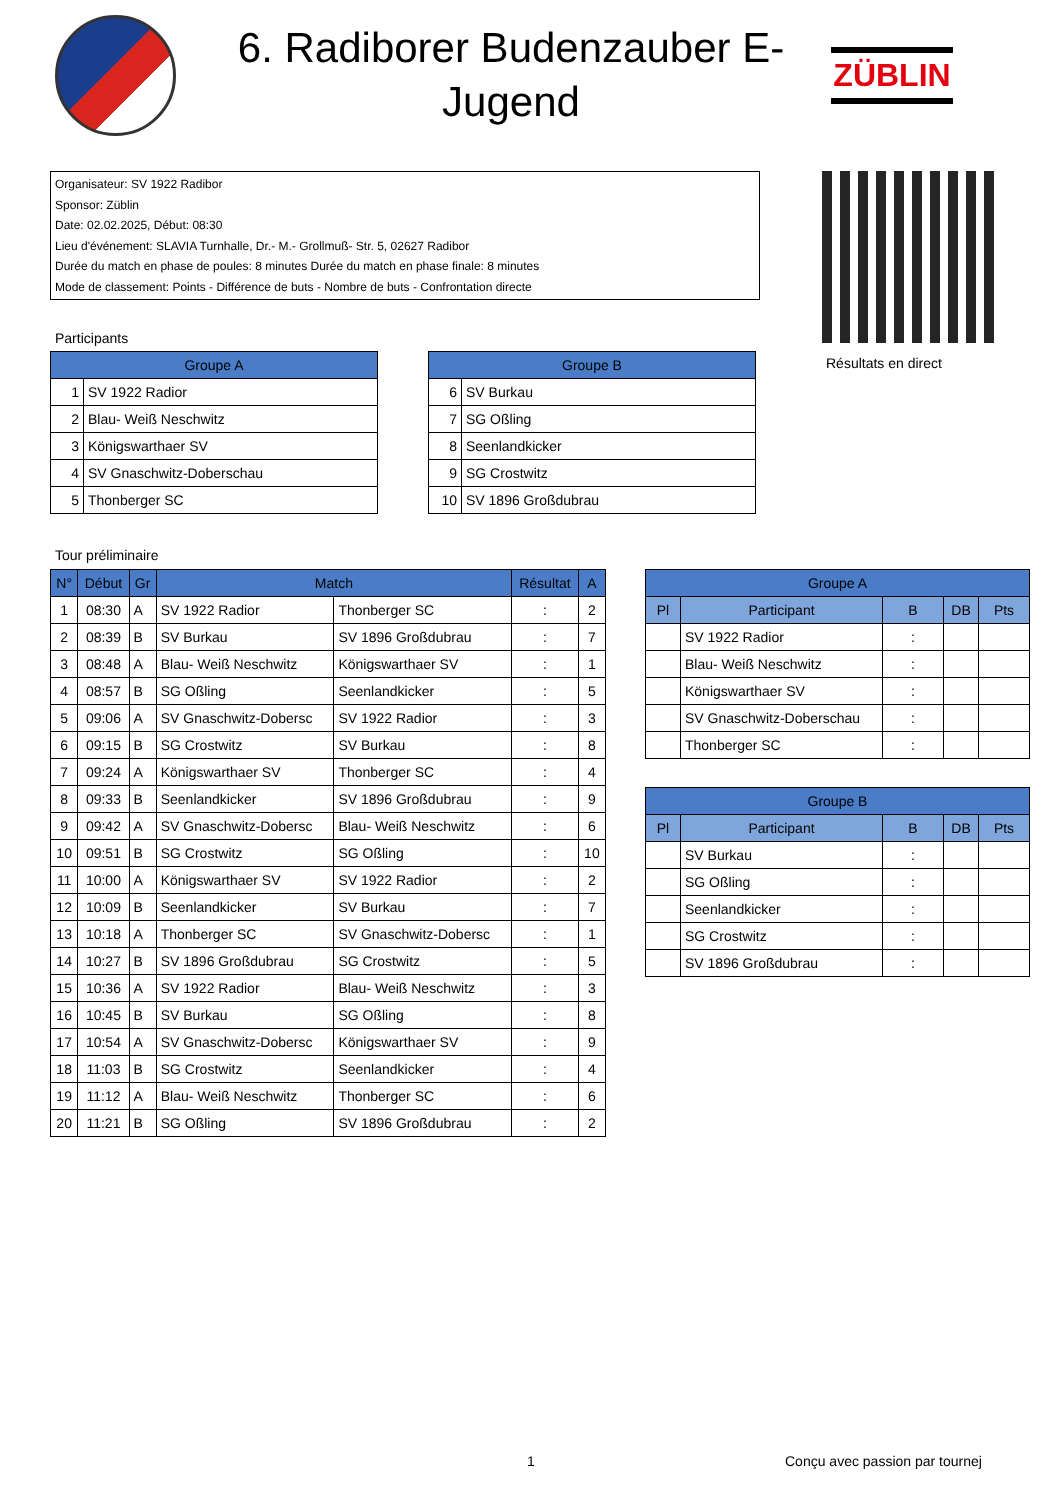6. Radiborer Budenzauber E-Jugend
ZÜBLIN
Organisateur: SV 1922 Radibor
Sponsor: Züblin
Date: 02.02.2025, Début: 08:30
Lieu d'événement: SLAVIA Turnhalle, Dr.- M.- Grollmuß- Str. 5, 02627 Radibor
Durée du match en phase de poules: 8 minutes Durée du match en phase finale: 8 minutes
Mode de classement: Points - Différence de buts - Nombre de buts - Confrontation directe
Résultats en direct
Participants
| Groupe A | |
| --- | --- |
| 1 | SV 1922 Radior |
| 2 | Blau- Weiß Neschwitz |
| 3 | Königswarthaer SV |
| 4 | SV Gnaschwitz-Doberschau |
| 5 | Thonberger SC |
| Groupe B | |
| --- | --- |
| 6 | SV Burkau |
| 7 | SG Oßling |
| 8 | Seenlandkicker |
| 9 | SG Crostwitz |
| 10 | SV 1896 Großdubrau |
Tour préliminaire
| N° | Début | Gr | Match | | Résultat | A |
| --- | --- | --- | --- | --- | --- | --- |
| 1 | 08:30 | A | SV 1922 Radior | Thonberger SC | : | 2 |
| 2 | 08:39 | B | SV Burkau | SV 1896 Großdubrau | : | 7 |
| 3 | 08:48 | A | Blau- Weiß Neschwitz | Königswarthaer SV | : | 1 |
| 4 | 08:57 | B | SG Oßling | Seenlandkicker | : | 5 |
| 5 | 09:06 | A | SV Gnaschwitz-Dobersc | SV 1922 Radior | : | 3 |
| 6 | 09:15 | B | SG Crostwitz | SV Burkau | : | 8 |
| 7 | 09:24 | A | Königswarthaer SV | Thonberger SC | : | 4 |
| 8 | 09:33 | B | Seenlandkicker | SV 1896 Großdubrau | : | 9 |
| 9 | 09:42 | A | SV Gnaschwitz-Dobersc | Blau- Weiß Neschwitz | : | 6 |
| 10 | 09:51 | B | SG Crostwitz | SG Oßling | : | 10 |
| 11 | 10:00 | A | Königswarthaer SV | SV 1922 Radior | : | 2 |
| 12 | 10:09 | B | Seenlandkicker | SV Burkau | : | 7 |
| 13 | 10:18 | A | Thonberger SC | SV Gnaschwitz-Dobersc | : | 1 |
| 14 | 10:27 | B | SV 1896 Großdubrau | SG Crostwitz | : | 5 |
| 15 | 10:36 | A | SV 1922 Radior | Blau- Weiß Neschwitz | : | 3 |
| 16 | 10:45 | B | SV Burkau | SG Oßling | : | 8 |
| 17 | 10:54 | A | SV Gnaschwitz-Dobersc | Königswarthaer SV | : | 9 |
| 18 | 11:03 | B | SG Crostwitz | Seenlandkicker | : | 4 |
| 19 | 11:12 | A | Blau- Weiß Neschwitz | Thonberger SC | : | 6 |
| 20 | 11:21 | B | SG Oßling | SV 1896 Großdubrau | : | 2 |
| Groupe A | | | | |
| --- | --- | --- | --- | --- |
| Pl | Participant | B | DB | Pts |
| | SV 1922 Radior | : | | |
| | Blau- Weiß Neschwitz | : | | |
| | Königswarthaer SV | : | | |
| | SV Gnaschwitz-Doberschau | : | | |
| | Thonberger SC | : | | |
| Groupe B | | | | |
| --- | --- | --- | --- | --- |
| Pl | Participant | B | DB | Pts |
| | SV Burkau | : | | |
| | SG Oßling | : | | |
| | Seenlandkicker | : | | |
| | SG Crostwitz | : | | |
| | SV 1896 Großdubrau | : | | |
1 Conçu avec passion par tournej